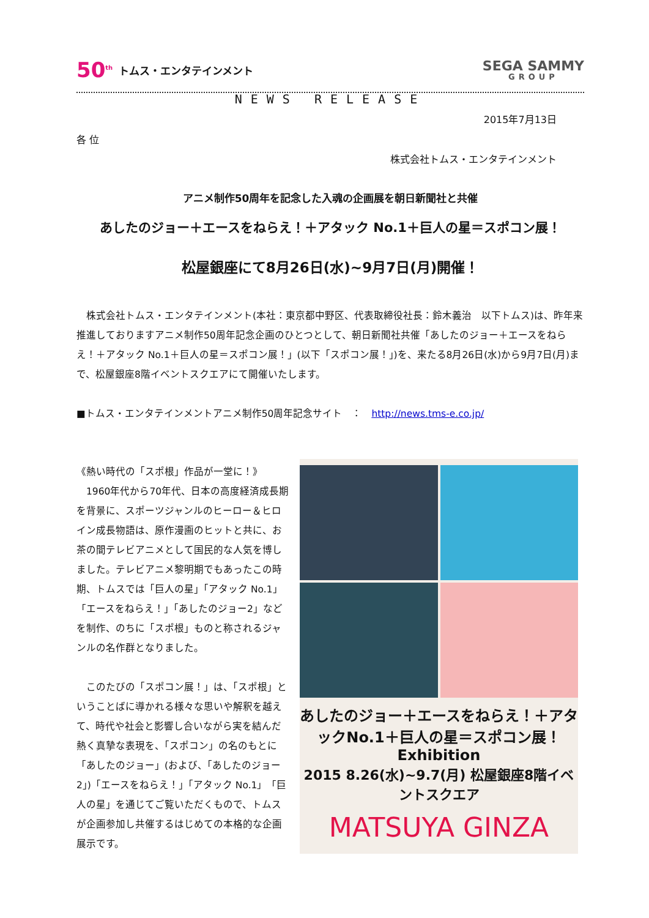50<sup>th</sup> トムス・エンタテインメント
SEGA SAMMY
GROUP
NEWS RELEASE
2015年7月13日
各 位
株式会社トムス・エンタテインメント
アニメ制作50周年を記念した入魂の企画展を朝日新聞社と共催
あしたのジョー＋エースをねらえ！＋アタック No.1＋巨人の星＝スポコン展！
松屋銀座にて8月26日(水)~9月7日(月)開催！
　株式会社トムス・エンタテインメント(本社：東京都中野区、代表取締役社長：鈴木義治　以下トムス)は、昨年来推進しておりますアニメ制作50周年記念企画のひとつとして、朝日新聞社共催「あしたのジョー＋エースをねらえ！＋アタック No.1＋巨人の星＝スポコン展！」(以下「スポコン展！」)を、来たる8月26日(水)から9月7日(月)まで、松屋銀座8階イベントスクエアにて開催いたします。
■トムス・エンタテインメントアニメ制作50周年記念サイト　：　http://news.tms-e.co.jp/
《熱い時代の「スポ根」作品が一堂に！》
　1960年代から70年代、日本の高度経済成長期を背景に、スポーツジャンルのヒーロー＆ヒロイン成長物語は、原作漫画のヒットと共に、お茶の間テレビアニメとして国民的な人気を博しました。テレビアニメ黎明期でもあったこの時期、トムスでは「巨人の星」「アタック No.1」「エースをねらえ！」「あしたのジョー2」などを制作、のちに「スポ根」ものと称されるジャンルの名作群となりました。
　このたびの「スポコン展！」は、「スポ根」ということばに導かれる様々な思いや解釈を越えて、時代や社会と影響し合いながら実を結んだ熱く真摯な表現を、「スポコン」の名のもとに「あしたのジョー」(および、「あしたのジョー2」)「エースをねらえ！」「アタック No.1」「巨人の星」を通じてご覧いただくもので、トムスが企画参加し共催するはじめての本格的な企画展示です。
あしたのジョー＋エースをねらえ！＋アタックNo.1＋巨人の星＝スポコン展！ Exhibition
2015 8.26(水)~9.7(月) 松屋銀座8階イベントスクエア
MATSUYA GINZA